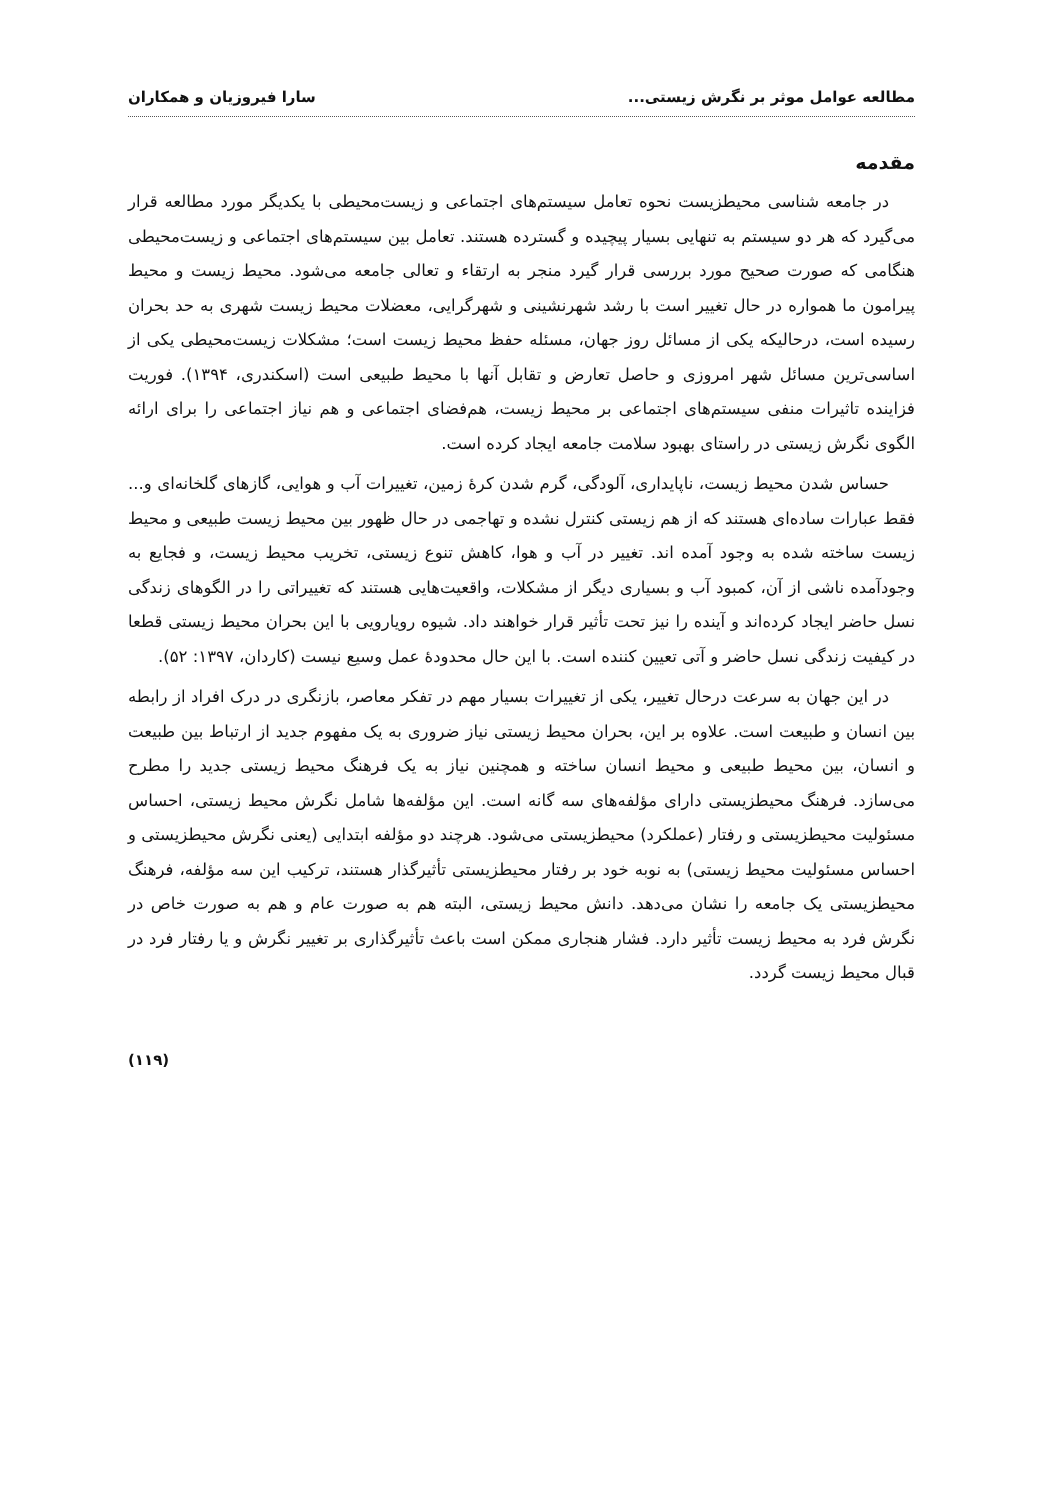مطالعه عوامل موثر بر نگرش زیستی... سارا فیروزیان و همکاران
مقدمه
در جامعه شناسی محیطزیست نحوه تعامل سیستم‌های اجتماعی و زیست‌محیطی با یکدیگر مورد مطالعه قرار می‌گیرد که هر دو سیستم به تنهایی بسیار پیچیده و گسترده هستند. تعامل بین سیستم‌های اجتماعی و زیست‌محیطی هنگامی که صورت صحیح مورد بررسی قرار گیرد منجر به ارتقاء و تعالی جامعه می‌شود. محیط زیست و محیط پیرامون ما همواره در حال تغییر است با رشد شهرنشینی و شهرگرایی، معضلات محیط زیست شهری به حد بحران رسیده است، درحالیکه یکی از مسائل روز جهان، مسئله حفظ محیط زیست است؛ مشکلات زیست‌محیطی یکی از اساسی‌ترین مسائل شهر امروزی و حاصل تعارض و تقابل آنها با محیط طبیعی است (اسکندری، ۱۳۹۴). فوریت فزاینده تاثیرات منفی سیستم‌های اجتماعی بر محیط زیست، هم‌فضای اجتماعی و هم نیاز اجتماعی را برای ارائه الگوی نگرش زیستی در راستای بهبود سلامت جامعه ایجاد کرده است.
حساس شدن محیط زیست، ناپایداری، آلودگی، گرم شدن کرهٔ زمین، تغییرات آب و هوایی، گازهای گلخانه‌ای و... فقط عبارات ساده‌ای هستند که از هم زیستی کنترل نشده و تهاجمی در حال ظهور بین محیط زیست طبیعی و محیط زیست ساخته شده به وجود آمده اند. تغییر در آب و هوا، کاهش تنوع زیستی، تخریب محیط زیست، و فجایع به وجودآمده ناشی از آن، کمبود آب و بسیاری دیگر از مشکلات، واقعیت‌هایی هستند که تغییراتی را در الگوهای زندگی نسل حاضر ایجاد کرده‌اند و آینده را نیز تحت تأثیر قرار خواهند داد. شیوه رویارویی با این بحران محیط زیستی قطعا در کیفیت زندگی نسل حاضر و آتی تعیین کننده است. با این حال محدودهٔ عمل وسیع نیست (کاردان، ۱۳۹۷: ۵۲).
در این جهان به سرعت درحال تغییر، یکی از تغییرات بسیار مهم در تفکر معاصر، بازنگری در درک افراد از رابطه بین انسان و طبیعت است. علاوه بر این، بحران محیط زیستی نیاز ضروری به یک مفهوم جدید از ارتباط بین طبیعت و انسان، بین محیط طبیعی و محیط انسان ساخته و همچنین نیاز به یک فرهنگ محیط زیستی جدید را مطرح می‌سازد. فرهنگ محیطزیستی دارای مؤلفه‌های سه گانه است. این مؤلفه‌ها شامل نگرش محیط زیستی، احساس مسئولیت محیطزیستی و رفتار (عملکرد) محیطزیستی می‌شود. هرچند دو مؤلفه ابتدایی (یعنی نگرش محیطزیستی و احساس مسئولیت محیط زیستی) به نوبه خود بر رفتار محیطزیستی تأثیرگذار هستند، ترکیب این سه مؤلفه، فرهنگ محیطزیستی یک جامعه را نشان می‌دهد. دانش محیط زیستی، البته هم به صورت عام و هم به صورت خاص در نگرش فرد به محیط زیست تأثیر دارد. فشار هنجاری ممکن است باعث تأثیرگذاری بر تغییر نگرش و یا رفتار فرد در قبال محیط زیست گردد.
(۱۱۹)